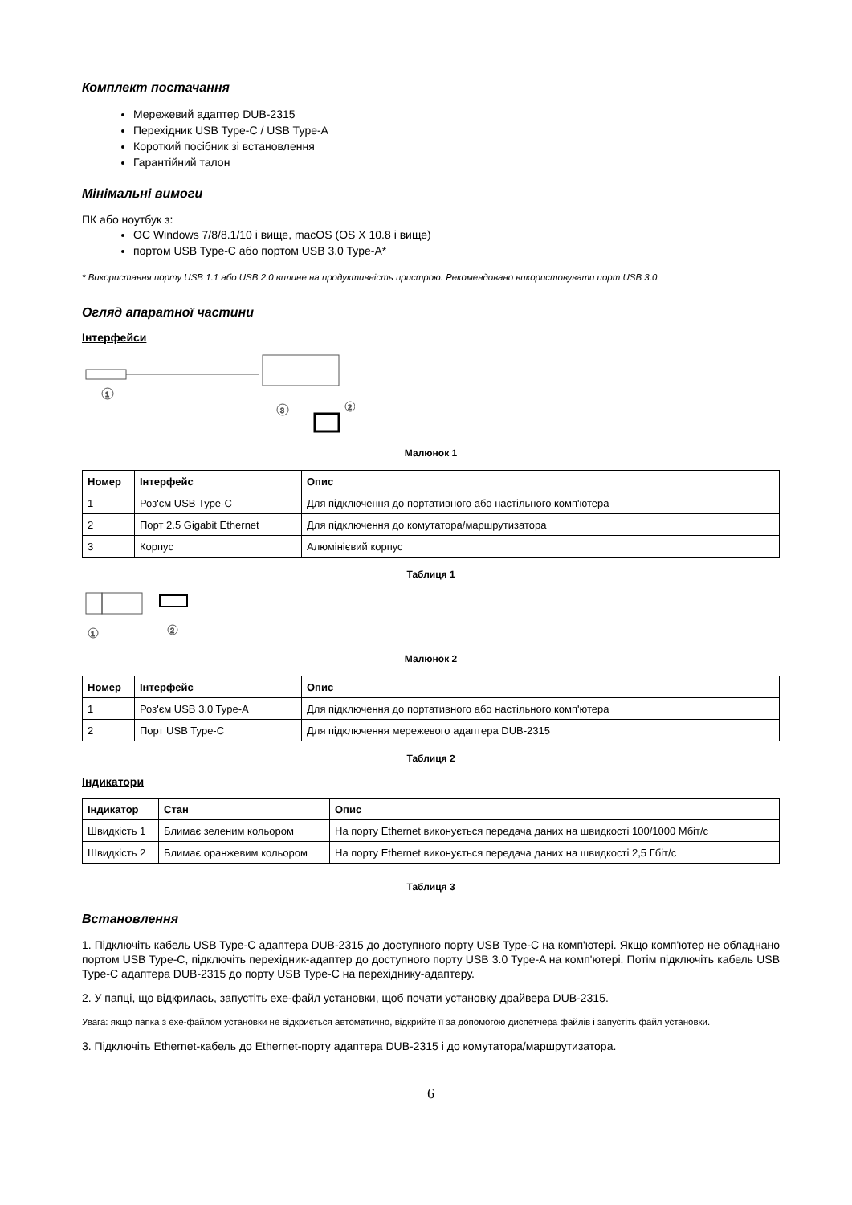Комплект постачання
Мережевий адаптер DUB-2315
Перехідник USB Type-C / USB Type-A
Короткий посібник зі встановлення
Гарантійний талон
Мінімальні вимоги
ПК або ноутбук з:
ОС Windows 7/8/8.1/10 і вище, macOS (OS X 10.8 і вище)
портом USB Type-C або портом USB 3.0 Type-A*
* Використання порту USB 1.1 або USB 2.0 вплине на продуктивність пристрою. Рекомендовано використовувати порт USB 3.0.
Огляд апаратної частини
Інтерфейси
1
3
2
Малюнок 1
| Номер | Інтерфейс | Опис |
| --- | --- | --- |
| 1 | Роз'єм USB Type-C | Для підключення до портативного або настільного комп'ютера |
| 2 | Порт 2.5 Gigabit Ethernet | Для підключення до комутатора/маршрутизатора |
| 3 | Корпус | Алюмінієвий корпус |
Таблиця 1
1
2
Малюнок 2
| Номер | Інтерфейс | Опис |
| --- | --- | --- |
| 1 | Роз'єм USB 3.0 Type-A | Для підключення до портативного або настільного комп'ютера |
| 2 | Порт USB Type-C | Для підключення мережевого адаптера DUB-2315 |
Таблиця 2
Індикатори
| Індикатор | Стан | Опис |
| --- | --- | --- |
| Швидкість 1 | Блимає зеленим кольором | На порту Ethernet виконується передача даних на швидкості 100/1000 Мбіт/с |
| Швидкість 2 | Блимає оранжевим кольором | На порту Ethernet виконується передача даних на швидкості 2,5 Гбіт/с |
Таблиця 3
Встановлення
1. Підключіть кабель USB Type-C адаптера DUB-2315 до доступного порту USB Type-C на комп'ютері. Якщо комп'ютер не обладнано портом USB Type-C, підключіть перехідник-адаптер до доступного порту USB 3.0 Type-A на комп'ютері. Потім підключіть кабель USB Type-C адаптера DUB-2315 до порту USB Type-C на перехіднику-адаптеру.
2. У папці, що відкрилась, запустіть exe-файл установки, щоб почати установку драйвера DUB-2315.
Увага: якщо папка з exe-файлом установки не відкриється автоматично, відкрийте її за допомогою диспетчера файлів і запустіть файл установки.
3. Підключіть Ethernet-кабель до Ethernet-порту адаптера DUB-2315 і до комутатора/маршрутизатора.
6